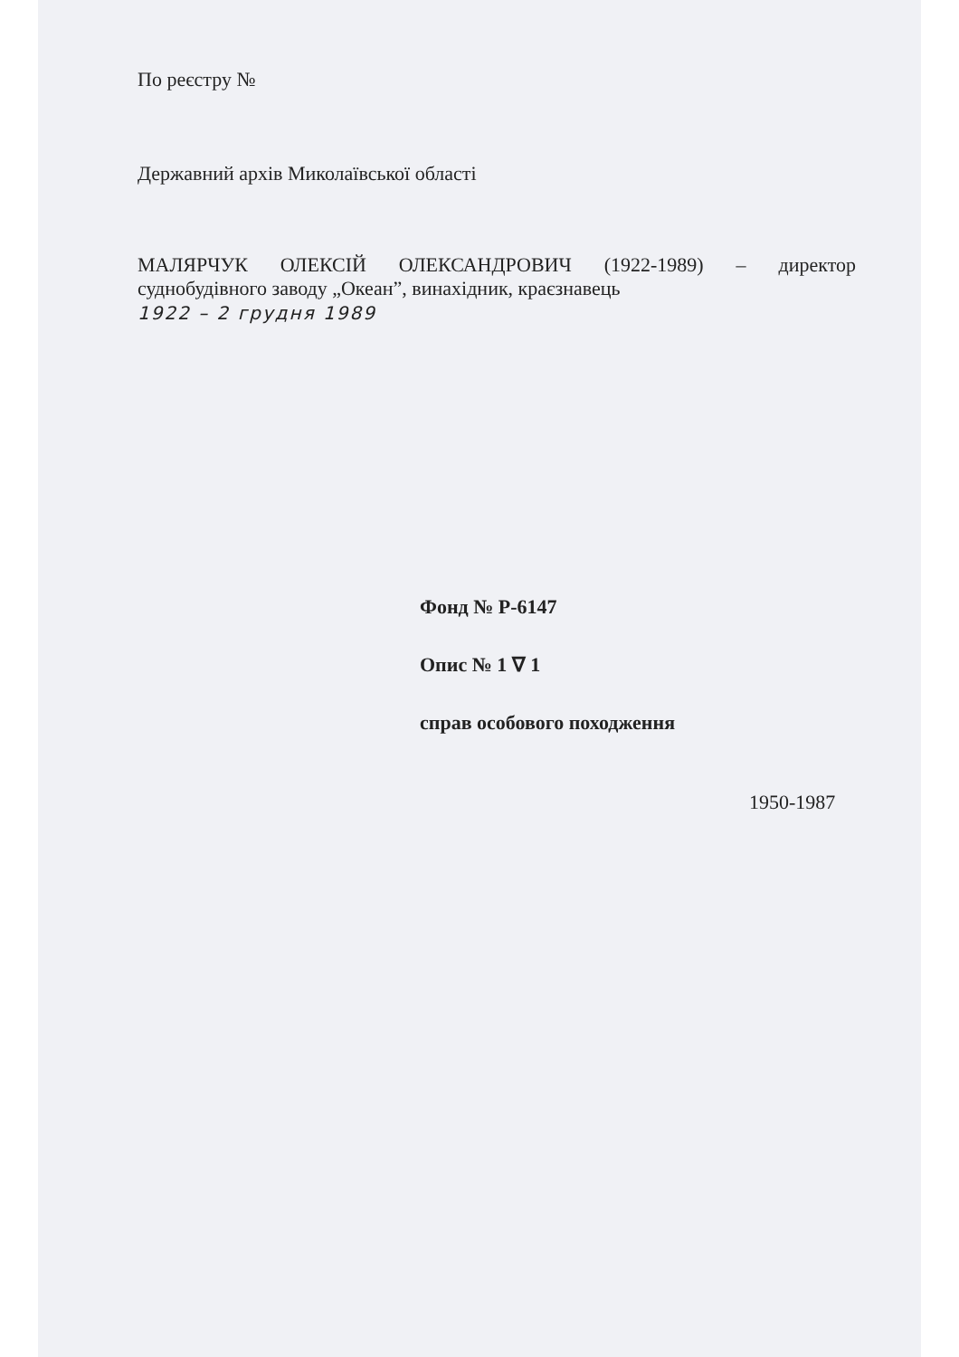По реєстру №
Державний архів Миколаївської області
МАЛЯРЧУК ОЛЕКСІЙ ОЛЕКСАНДРОВИЧ (1922-1989) – директор
суднобудівного заводу „Океан”, винахідник, краєзнавець
1922 – 2 грудня 1989
Фонд № Р-6147
Опис № 1 ∇ 1
справ особового походження
1950-1987